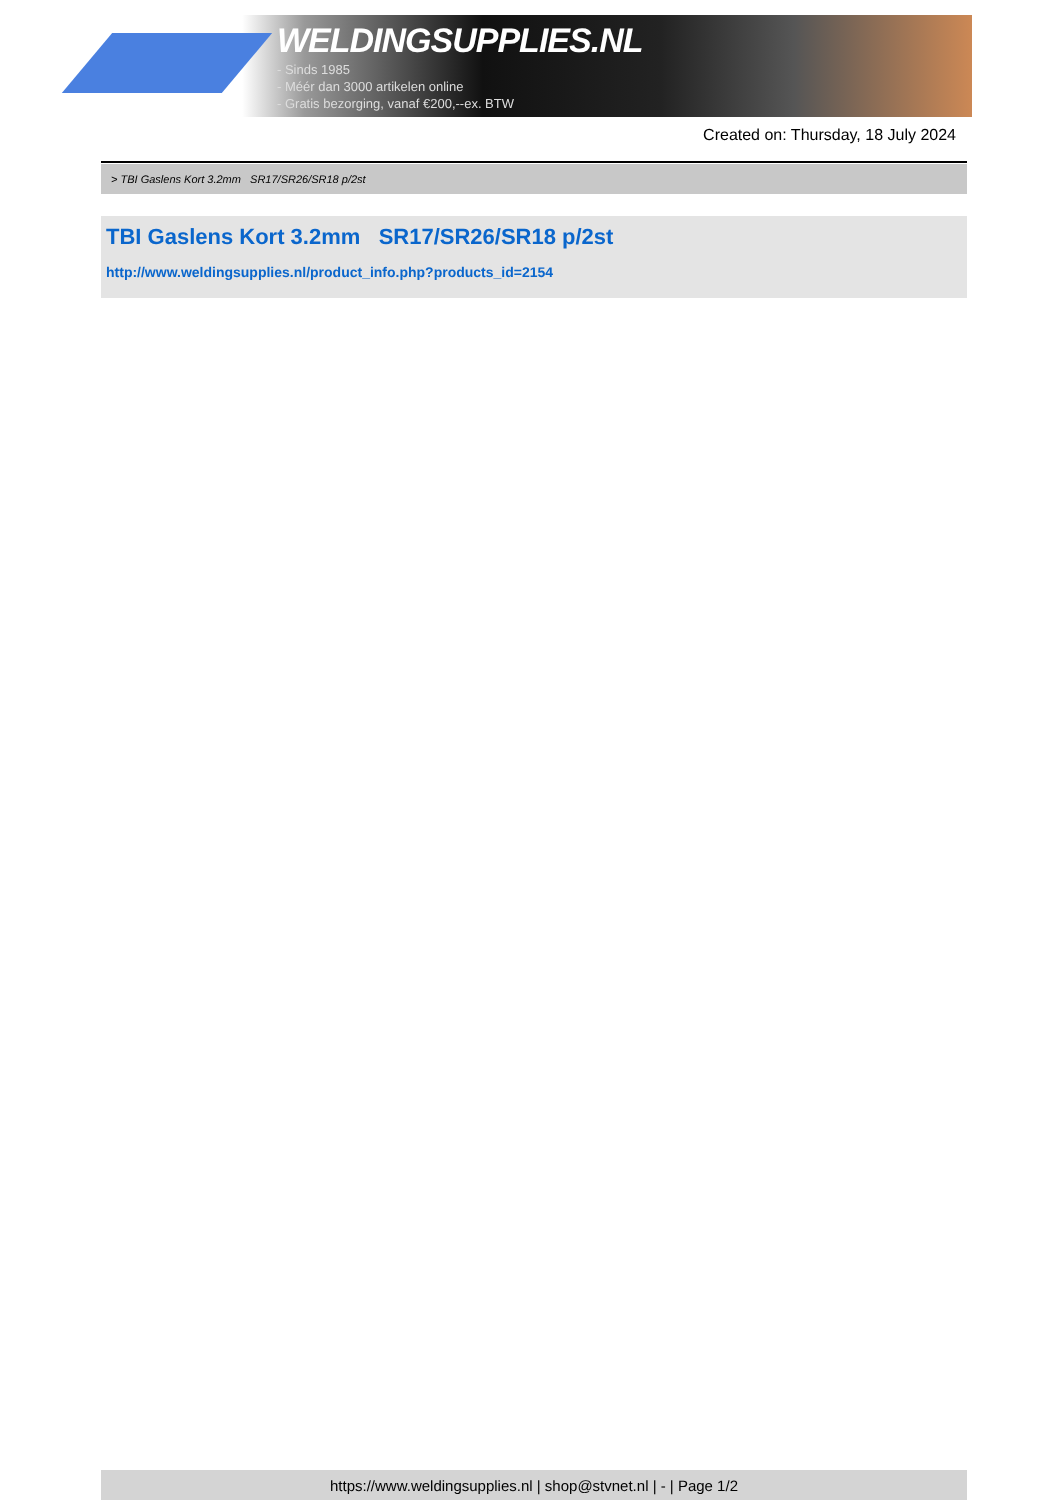WELDINGSUPPLIES.NL
- Sinds 1985
- Méér dan 3000 artikelen online
- Gratis bezorging, vanaf €200,--ex. BTW
Created on: Thursday, 18 July 2024
> TBI Gaslens Kort 3.2mm SR17/SR26/SR18 p/2st
TBI Gaslens Kort 3.2mm SR17/SR26/SR18 p/2st
http://www.weldingsupplies.nl/product_info.php?products_id=2154
https://www.weldingsupplies.nl | shop@stvnet.nl | - | Page 1/2